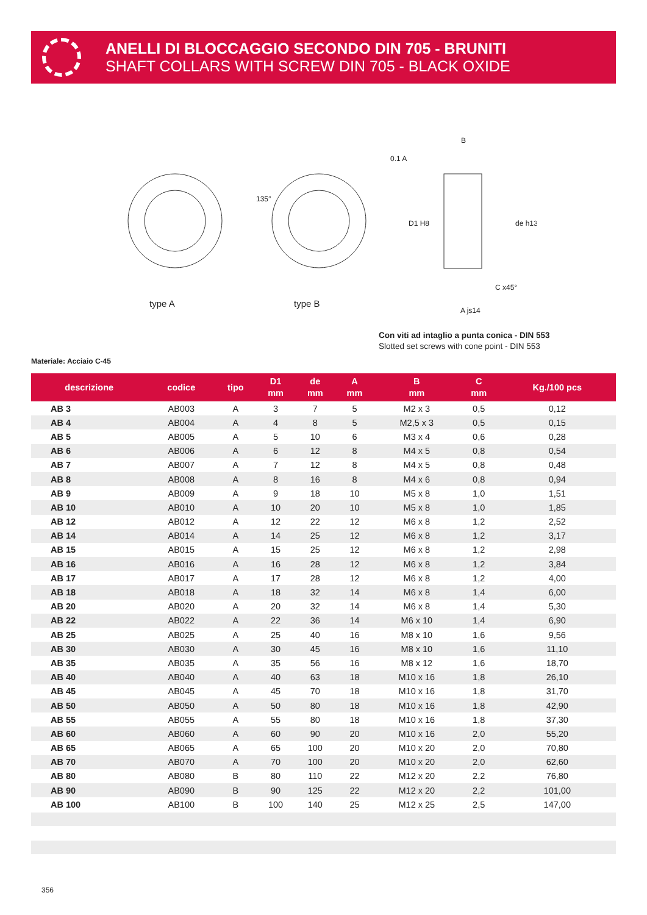ANELLI DI BLOCCAGGIO SECONDO DIN 705 - BRUNITI
SHAFT COLLARS WITH SCREW DIN 705 - BLACK OXIDE
type A
type B
B
0.1 A
C x45°
A js14
D1 H8
de h13
135°
Con viti ad intaglio a punta conica - DIN 553
Slotted set screws with cone point - DIN 553
Materiale: Acciaio C-45
| descrizione | codice | tipo | D1 mm | de mm | A mm | B mm | C mm | Kg./100 pcs |
| --- | --- | --- | --- | --- | --- | --- | --- | --- |
| AB 3 | AB003 | A | 3 | 7 | 5 | M2 x 3 | 0,5 | 0,12 |
| AB 4 | AB004 | A | 4 | 8 | 5 | M2,5 x 3 | 0,5 | 0,15 |
| AB 5 | AB005 | A | 5 | 10 | 6 | M3 x 4 | 0,6 | 0,28 |
| AB 6 | AB006 | A | 6 | 12 | 8 | M4 x 5 | 0,8 | 0,54 |
| AB 7 | AB007 | A | 7 | 12 | 8 | M4 x 5 | 0,8 | 0,48 |
| AB 8 | AB008 | A | 8 | 16 | 8 | M4 x 6 | 0,8 | 0,94 |
| AB 9 | AB009 | A | 9 | 18 | 10 | M5 x 8 | 1,0 | 1,51 |
| AB 10 | AB010 | A | 10 | 20 | 10 | M5 x 8 | 1,0 | 1,85 |
| AB 12 | AB012 | A | 12 | 22 | 12 | M6 x 8 | 1,2 | 2,52 |
| AB 14 | AB014 | A | 14 | 25 | 12 | M6 x 8 | 1,2 | 3,17 |
| AB 15 | AB015 | A | 15 | 25 | 12 | M6 x 8 | 1,2 | 2,98 |
| AB 16 | AB016 | A | 16 | 28 | 12 | M6 x 8 | 1,2 | 3,84 |
| AB 17 | AB017 | A | 17 | 28 | 12 | M6 x 8 | 1,2 | 4,00 |
| AB 18 | AB018 | A | 18 | 32 | 14 | M6 x 8 | 1,4 | 6,00 |
| AB 20 | AB020 | A | 20 | 32 | 14 | M6 x 8 | 1,4 | 5,30 |
| AB 22 | AB022 | A | 22 | 36 | 14 | M6 x 10 | 1,4 | 6,90 |
| AB 25 | AB025 | A | 25 | 40 | 16 | M8 x 10 | 1,6 | 9,56 |
| AB 30 | AB030 | A | 30 | 45 | 16 | M8 x 10 | 1,6 | 11,10 |
| AB 35 | AB035 | A | 35 | 56 | 16 | M8 x 12 | 1,6 | 18,70 |
| AB 40 | AB040 | A | 40 | 63 | 18 | M10 x 16 | 1,8 | 26,10 |
| AB 45 | AB045 | A | 45 | 70 | 18 | M10 x 16 | 1,8 | 31,70 |
| AB 50 | AB050 | A | 50 | 80 | 18 | M10 x 16 | 1,8 | 42,90 |
| AB 55 | AB055 | A | 55 | 80 | 18 | M10 x 16 | 1,8 | 37,30 |
| AB 60 | AB060 | A | 60 | 90 | 20 | M10 x 16 | 2,0 | 55,20 |
| AB 65 | AB065 | A | 65 | 100 | 20 | M10 x 20 | 2,0 | 70,80 |
| AB 70 | AB070 | A | 70 | 100 | 20 | M10 x 20 | 2,0 | 62,60 |
| AB 80 | AB080 | B | 80 | 110 | 22 | M12 x 20 | 2,2 | 76,80 |
| AB 90 | AB090 | B | 90 | 125 | 22 | M12 x 20 | 2,2 | 101,00 |
| AB 100 | AB100 | B | 100 | 140 | 25 | M12 x 25 | 2,5 | 147,00 |
356